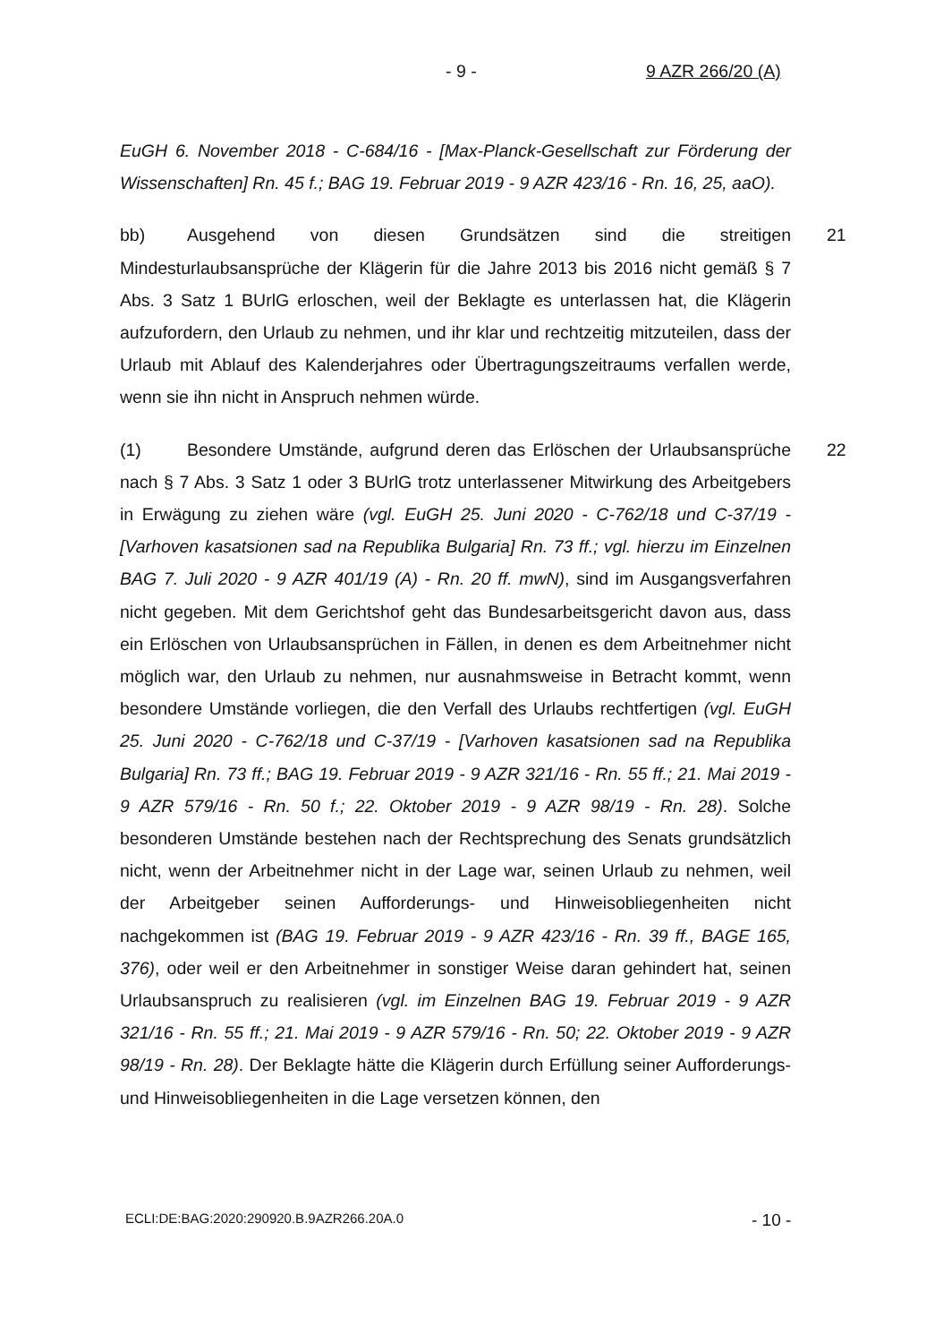- 9 - 9 AZR 266/20 (A)
EuGH 6. November 2018 - C-684/16 - [Max-Planck-Gesellschaft zur Förderung der Wissenschaften] Rn. 45 f.; BAG 19. Februar 2019 - 9 AZR 423/16 - Rn. 16, 25, aaO).
bb) Ausgehend von diesen Grundsätzen sind die streitigen Mindesturlaubsansprüche der Klägerin für die Jahre 2013 bis 2016 nicht gemäß § 7 Abs. 3 Satz 1 BUrlG erloschen, weil der Beklagte es unterlassen hat, die Klägerin aufzufordern, den Urlaub zu nehmen, und ihr klar und rechtzeitig mitzuteilen, dass der Urlaub mit Ablauf des Kalenderjahres oder Übertragungszeitraums verfallen werde, wenn sie ihn nicht in Anspruch nehmen würde. 21
(1) Besondere Umstände, aufgrund deren das Erlöschen der Urlaubsansprüche nach § 7 Abs. 3 Satz 1 oder 3 BUrlG trotz unterlassener Mitwirkung des Arbeitgebers in Erwägung zu ziehen wäre (vgl. EuGH 25. Juni 2020 - C-762/18 und C-37/19 - [Varhoven kasatsionen sad na Republika Bulgaria] Rn. 73 ff.; vgl. hierzu im Einzelnen BAG 7. Juli 2020 - 9 AZR 401/19 (A) - Rn. 20 ff. mwN), sind im Ausgangsverfahren nicht gegeben. Mit dem Gerichtshof geht das Bundesarbeitsgericht davon aus, dass ein Erlöschen von Urlaubsansprüchen in Fällen, in denen es dem Arbeitnehmer nicht möglich war, den Urlaub zu nehmen, nur ausnahmsweise in Betracht kommt, wenn besondere Umstände vorliegen, die den Verfall des Urlaubs rechtfertigen (vgl. EuGH 25. Juni 2020 - C-762/18 und C-37/19 - [Varhoven kasatsionen sad na Republika Bulgaria] Rn. 73 ff.; BAG 19. Februar 2019 - 9 AZR 321/16 - Rn. 55 ff.; 21. Mai 2019 - 9 AZR 579/16 - Rn. 50 f.; 22. Oktober 2019 - 9 AZR 98/19 - Rn. 28). Solche besonderen Umstände bestehen nach der Rechtsprechung des Senats grundsätzlich nicht, wenn der Arbeitnehmer nicht in der Lage war, seinen Urlaub zu nehmen, weil der Arbeitgeber seinen Aufforderungs- und Hinweisobliegenheiten nicht nachgekommen ist (BAG 19. Februar 2019 - 9 AZR 423/16 - Rn. 39 ff., BAGE 165, 376), oder weil er den Arbeitnehmer in sonstiger Weise daran gehindert hat, seinen Urlaubsanspruch zu realisieren (vgl. im Einzelnen BAG 19. Februar 2019 - 9 AZR 321/16 - Rn. 55 ff.; 21. Mai 2019 - 9 AZR 579/16 - Rn. 50; 22. Oktober 2019 - 9 AZR 98/19 - Rn. 28). Der Beklagte hätte die Klägerin durch Erfüllung seiner Aufforderungs- und Hinweisobliegenheiten in die Lage versetzen können, den 22
ECLI:DE:BAG:2020:290920.B.9AZR266.20A.0 - 10 -